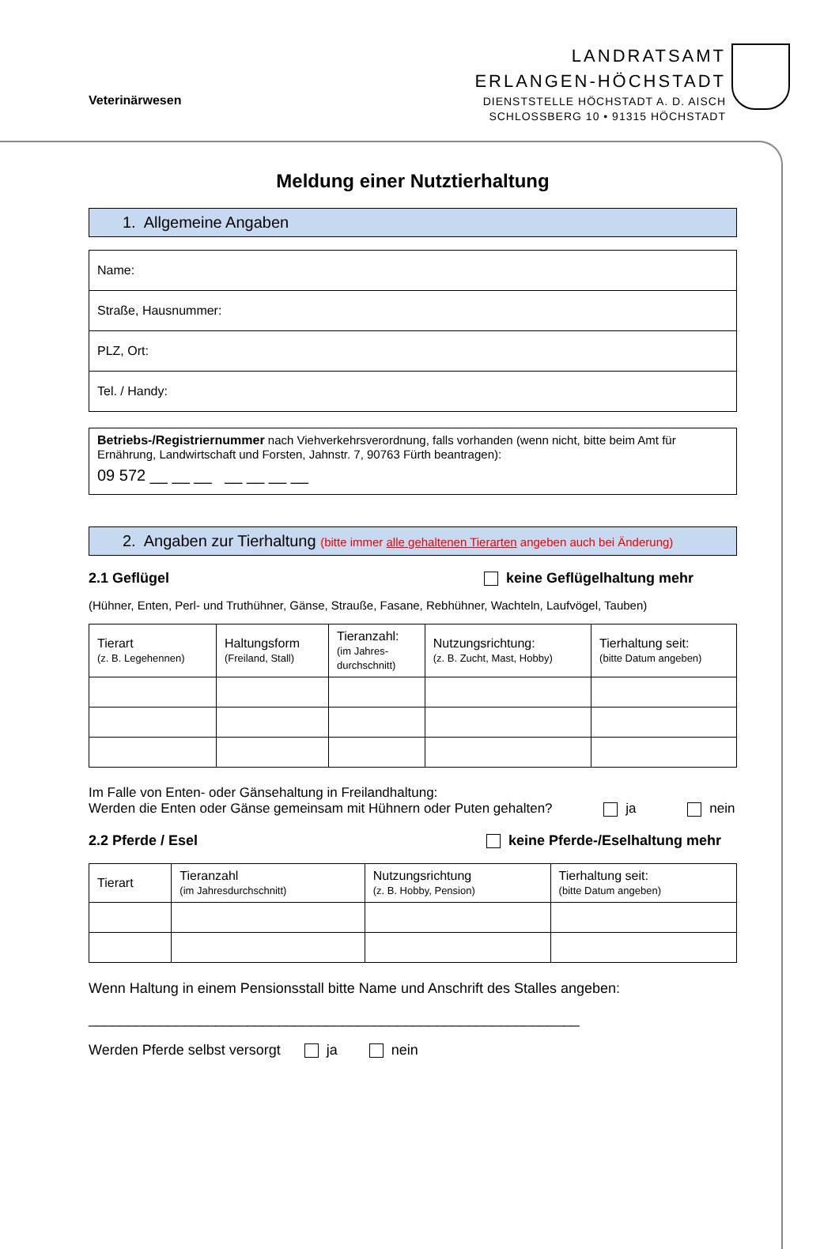Veterinärwesen
LANDRATSAMT
ERLANGEN-HÖCHSTADT
DIENSTSTELLE HÖCHSTADT A. D. AISCH
SCHLOSSBERG 10 • 91315 HÖCHSTADT
Meldung einer Nutztierhaltung
1. Allgemeine Angaben
| Name: |
| Straße, Hausnummer: |
| PLZ, Ort: |
| Tel. / Handy: |
| Betriebs-/Registriernummer nach Viehverkehrsverordnung, falls vorhanden (wenn nicht, bitte beim Amt für Ernährung, Landwirtschaft und Forsten, Jahnstr. 7, 90763 Fürth beantragen): 09 572 __ __ __ __ __ __ __ |
2. Angaben zur Tierhaltung (bitte immer alle gehaltenen Tierarten angeben auch bei Änderung)
2.1 Geflügel keine Geflügelhaltung mehr
(Hühner, Enten, Perl- und Truthühner, Gänse, Strauße, Fasane, Rebhühner, Wachteln, Laufvögel, Tauben)
| Tierart (z. B. Legehennen) | Haltungsform (Freiland, Stall) | Tieranzahl: (im Jahres- durchschnitt) | Nutzungsrichtung: (z. B. Zucht, Mast, Hobby) | Tierhaltung seit: (bitte Datum angeben) |
Im Falle von Enten- oder Gänsehaltung in Freilandhaltung:
Werden die Enten oder Gänse gemeinsam mit Hühnern oder Puten gehalten? ja nein
2.2 Pferde / Esel keine Pferde-/Eselhaltung mehr
| Tierart | Tieranzahl (im Jahresdurchschnitt) | Nutzungsrichtung (z. B. Hobby, Pension) | Tierhaltung seit: (bitte Datum angeben) |
Wenn Haltung in einem Pensionsstall bitte Name und Anschrift des Stalles angeben:
______________________________________________________________
Werden Pferde selbst versorgt ja nein